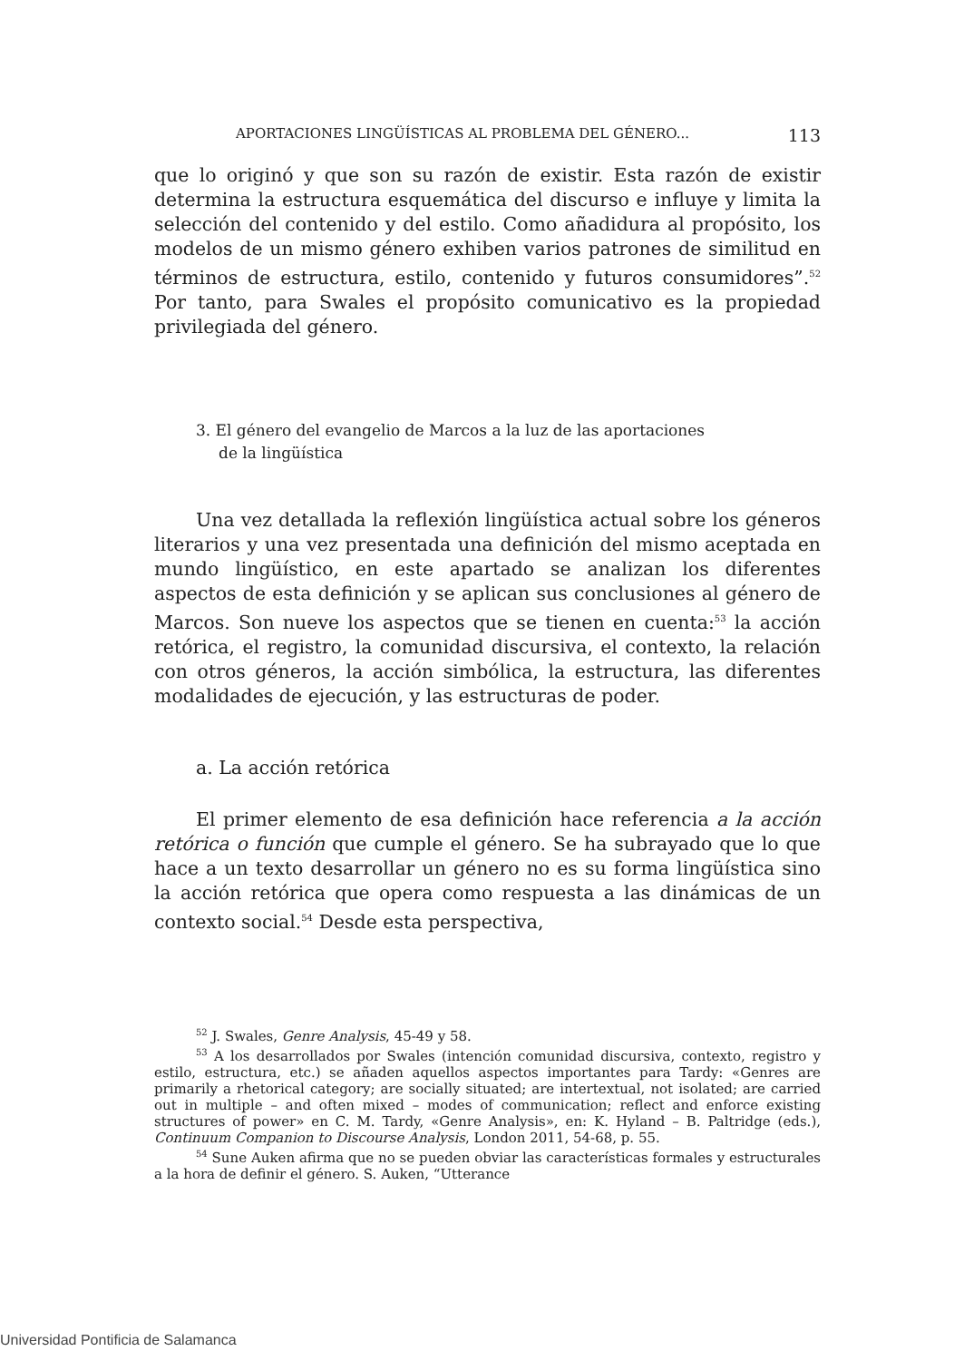APORTACIONES LINGÜÍSTICAS AL PROBLEMA DEL GÉNERO... 113
que lo originó y que son su razón de existir. Esta razón de existir determina la estructura esquemática del discurso e influye y limita la selección del contenido y del estilo. Como añadidura al propósito, los modelos de un mismo género exhiben varios patrones de similitud en términos de estructura, estilo, contenido y futuros consumidores”.<sup>52</sup> Por tanto, para Swales el propósito comunicativo es la propiedad privilegiada del género.
3. El género del evangelio de Marcos a la luz de las aportaciones
de la lingüística
Una vez detallada la reflexión lingüística actual sobre los géneros literarios y una vez presentada una definición del mismo aceptada en mundo lingüístico, en este apartado se analizan los diferentes aspectos de esta definición y se aplican sus conclusiones al género de Marcos. Son nueve los aspectos que se tienen en cuenta:<sup>53</sup> la acción retórica, el registro, la comunidad discursiva, el contexto, la relación con otros géneros, la acción simbólica, la estructura, las diferentes modalidades de ejecución, y las estructuras de poder.
a. La acción retórica
El primer elemento de esa definición hace referencia a la acción retórica o función que cumple el género. Se ha subrayado que lo que hace a un texto desarrollar un género no es su forma lingüística sino la acción retórica que opera como respuesta a las dinámicas de un contexto social.<sup>54</sup> Desde esta perspectiva,
<sup>52</sup> J. Swales, Genre Analysis, 45-49 y 58.
<sup>53</sup> A los desarrollados por Swales (intención comunidad discursiva, contexto, registro y estilo, estructura, etc.) se añaden aquellos aspectos importantes para Tardy: «Genres are primarily a rhetorical category; are socially situated; are intertextual, not isolated; are carried out in multiple – and often mixed – modes of communication; reflect and enforce existing structures of power» en C. M. Tardy, «Genre Analysis», en: K. Hyland – B. Paltridge (eds.), Continuum Companion to Discourse Analysis, London 2011, 54-68, p. 55.
<sup>54</sup> Sune Auken afirma que no se pueden obviar las características formales y estructurales a la hora de definir el género. S. Auken, “Utterance
Universidad Pontificia de Salamanca